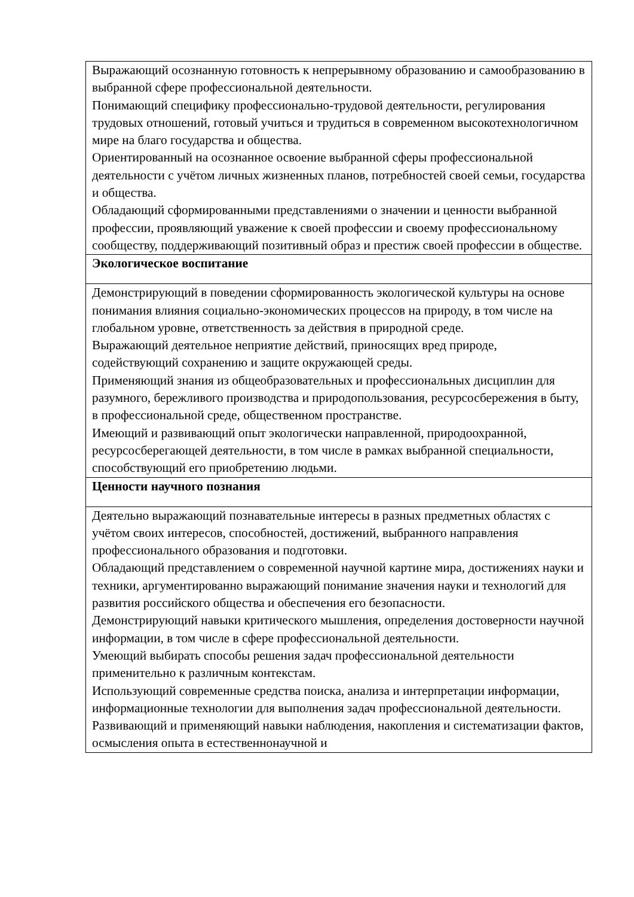| Выражающий осознанную готовность к непрерывному образованию и самообразованию в выбранной сфере профессиональной деятельности. Понимающий специфику профессионально-трудовой деятельности, регулирования трудовых отношений, готовый учиться и трудиться в современном высокотехнологичном мире на благо государства и общества. Ориентированный на осознанное освоение выбранной сферы профессиональной деятельности с учётом личных жизненных планов, потребностей своей семьи, государства и общества. Обладающий сформированными представлениями о значении и ценности выбранной профессии, проявляющий уважение к своей профессии и своему профессиональному сообществу, поддерживающий позитивный образ и престиж своей профессии в обществе. |
| Экологическое воспитание |
| Демонстрирующий в поведении сформированность экологической культуры на основе понимания влияния социально-экономических процессов на природу, в том числе на глобальном уровне, ответственность за действия в природной среде. Выражающий деятельное неприятие действий, приносящих вред природе, содействующий сохранению и защите окружающей среды. Применяющий знания из общеобразовательных и профессиональных дисциплин для разумного, бережливого производства и природопользования, ресурсосбережения в быту, в профессиональной среде, общественном пространстве. Имеющий и развивающий опыт экологически направленной, природоохранной, ресурсосберегающей деятельности, в том числе в рамках выбранной специальности, способствующий его приобретению людьми. |
| Ценности научного познания |
| Деятельно выражающий познавательные интересы в разных предметных областях с учётом своих интересов, способностей, достижений, выбранного направления профессионального образования и подготовки. Обладающий представлением о современной научной картине мира, достижениях науки и техники, аргументированно выражающий понимание значения науки и технологий для развития российского общества и обеспечения его безопасности. Демонстрирующий навыки критического мышления, определения достоверности научной информации, в том числе в сфере профессиональной деятельности. Умеющий выбирать способы решения задач профессиональной деятельности применительно к различным контекстам. Использующий современные средства поиска, анализа и интерпретации информации, информационные технологии для выполнения задач профессиональной деятельности. Развивающий и применяющий навыки наблюдения, накопления и систематизации фактов, осмысления опыта в естественнонаучной и |